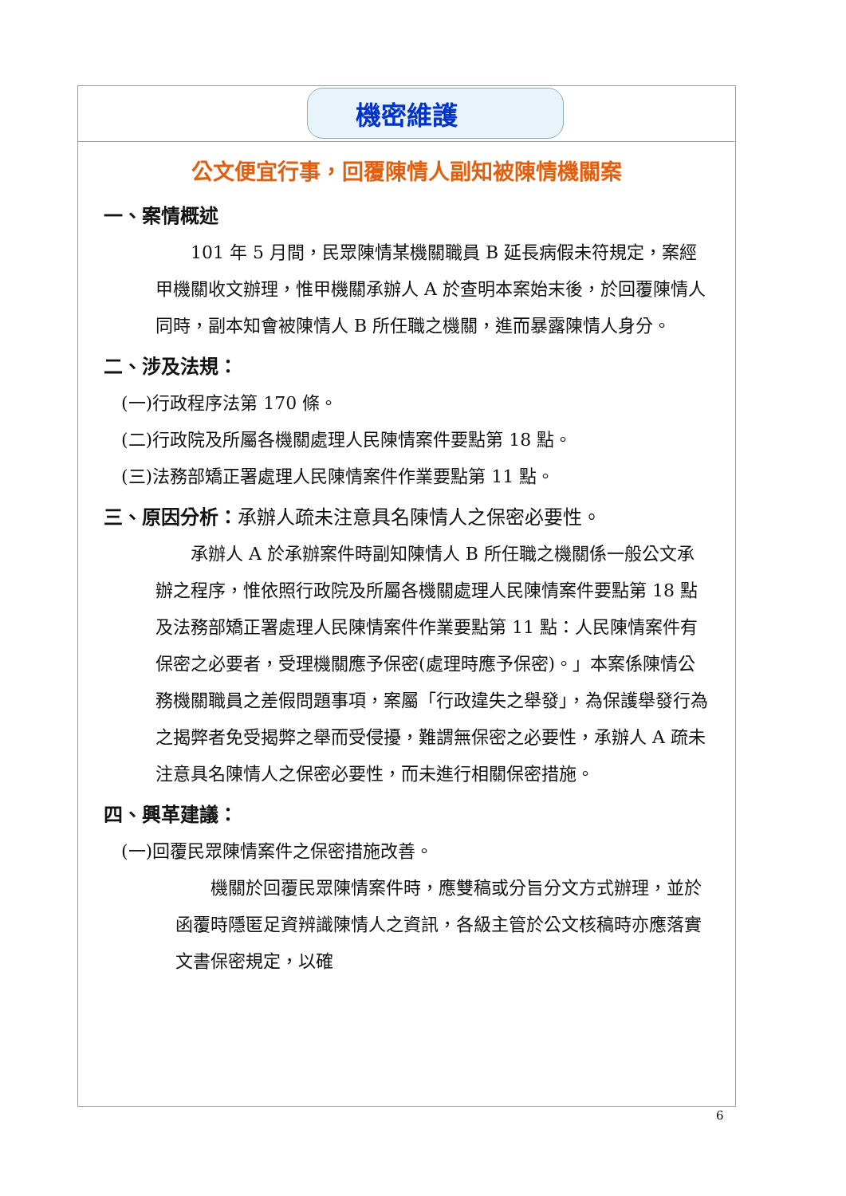機密維護
公文便宜行事，回覆陳情人副知被陳情機關案
一、案情概述
　　101 年 5 月間，民眾陳情某機關職員 B 延長病假未符規定，案經甲機關收文辦理，惟甲機關承辦人 A 於查明本案始末後，於回覆陳情人同時，副本知會被陳情人 B 所任職之機關，進而暴露陳情人身分。
二、涉及法規：
(一)行政程序法第 170 條。
(二)行政院及所屬各機關處理人民陳情案件要點第 18 點。
(三)法務部矯正署處理人民陳情案件作業要點第 11 點。
三、原因分析：承辦人疏未注意具名陳情人之保密必要性。
　　承辦人 A 於承辦案件時副知陳情人 B 所任職之機關係一般公文承辦之程序，惟依照行政院及所屬各機關處理人民陳情案件要點第 18 點及法務部矯正署處理人民陳情案件作業要點第 11 點：人民陳情案件有保密之必要者，受理機關應予保密(處理時應予保密)。」本案係陳情公務機關職員之差假問題事項，案屬「行政違失之舉發」，為保護舉發行為之揭弊者免受揭弊之舉而受侵擾，難謂無保密之必要性，承辦人 A 疏未注意具名陳情人之保密必要性，而未進行相關保密措施。
四、興革建議：
(一)回覆民眾陳情案件之保密措施改善。
　　機關於回覆民眾陳情案件時，應雙稿或分旨分文方式辦理，並於函覆時隱匿足資辨識陳情人之資訊，各級主管於公文核稿時亦應落實文書保密規定，以確
6